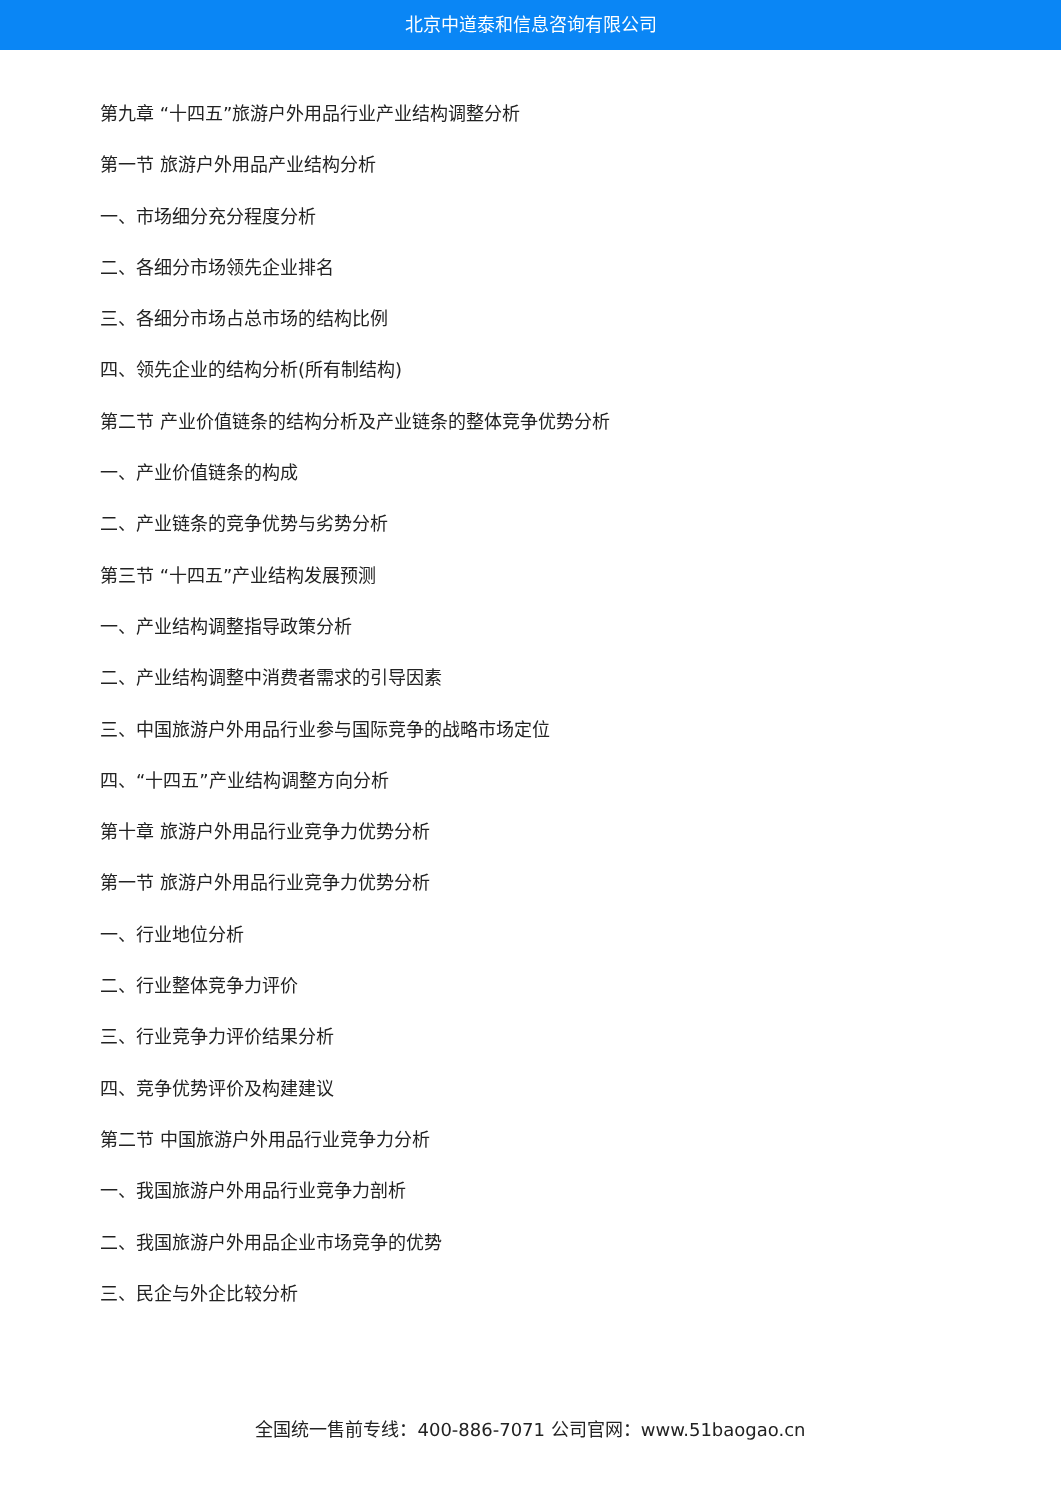北京中道泰和信息咨询有限公司
第九章 “十四五”旅游户外用品行业产业结构调整分析
第一节 旅游户外用品产业结构分析
一、市场细分充分程度分析
二、各细分市场领先企业排名
三、各细分市场占总市场的结构比例
四、领先企业的结构分析(所有制结构)
第二节 产业价值链条的结构分析及产业链条的整体竞争优势分析
一、产业价值链条的构成
二、产业链条的竞争优势与劣势分析
第三节 “十四五”产业结构发展预测
一、产业结构调整指导政策分析
二、产业结构调整中消费者需求的引导因素
三、中国旅游户外用品行业参与国际竞争的战略市场定位
四、“十四五”产业结构调整方向分析
第十章 旅游户外用品行业竞争力优势分析
第一节 旅游户外用品行业竞争力优势分析
一、行业地位分析
二、行业整体竞争力评价
三、行业竞争力评价结果分析
四、竞争优势评价及构建建议
第二节 中国旅游户外用品行业竞争力分析
一、我国旅游户外用品行业竞争力剖析
二、我国旅游户外用品企业市场竞争的优势
三、民企与外企比较分析
全国统一售前专线：400-886-7071 公司官网：www.51baogao.cn